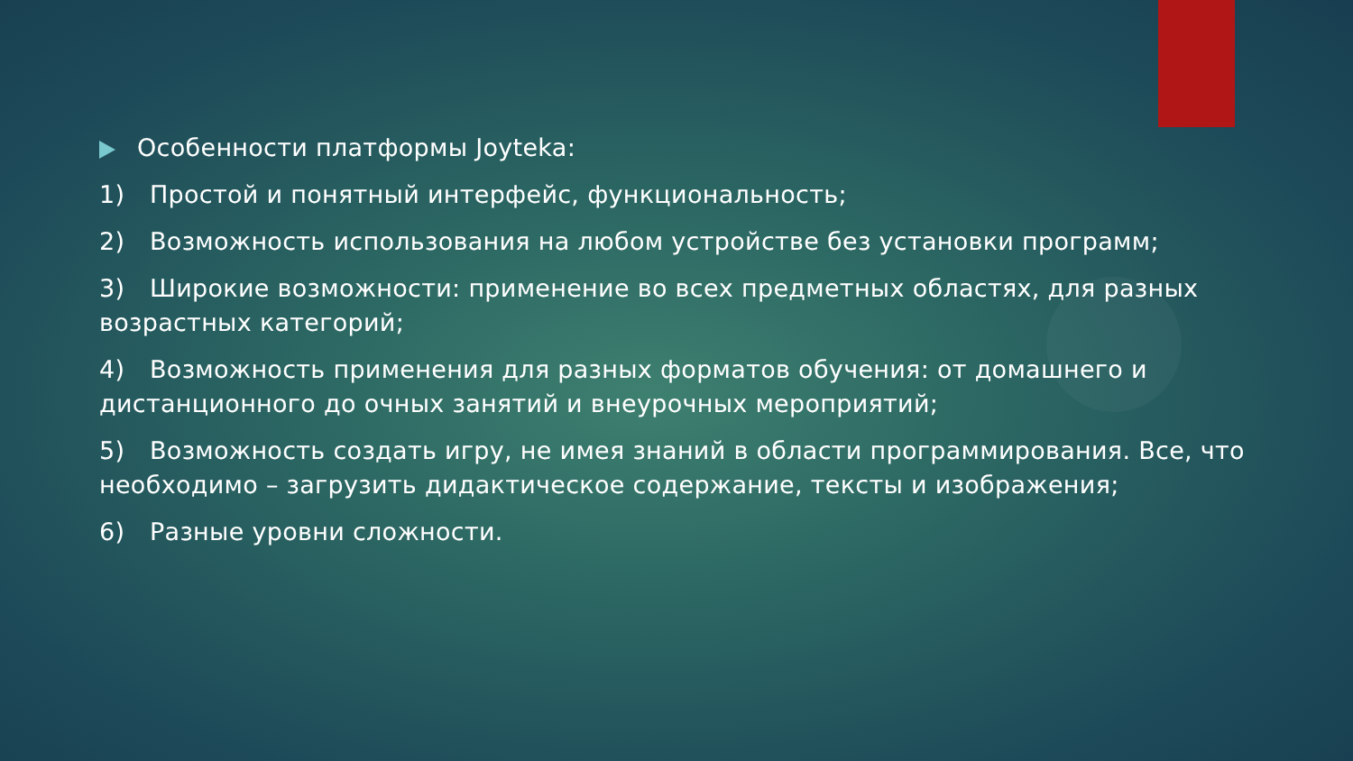Особенности платформы Joyteka:
1) Простой и понятный интерфейс, функциональность;
2) Возможность использования на любом устройстве без установки программ;
3) Широкие возможности: применение во всех предметных областях, для разных возрастных категорий;
4) Возможность применения для разных форматов обучения: от домашнего и дистанционного до очных занятий и внеурочных мероприятий;
5) Возможность создать игру, не имея знаний в области программирования. Все, что необходимо – загрузить дидактическое содержание, тексты и изображения;
6) Разные уровни сложности.